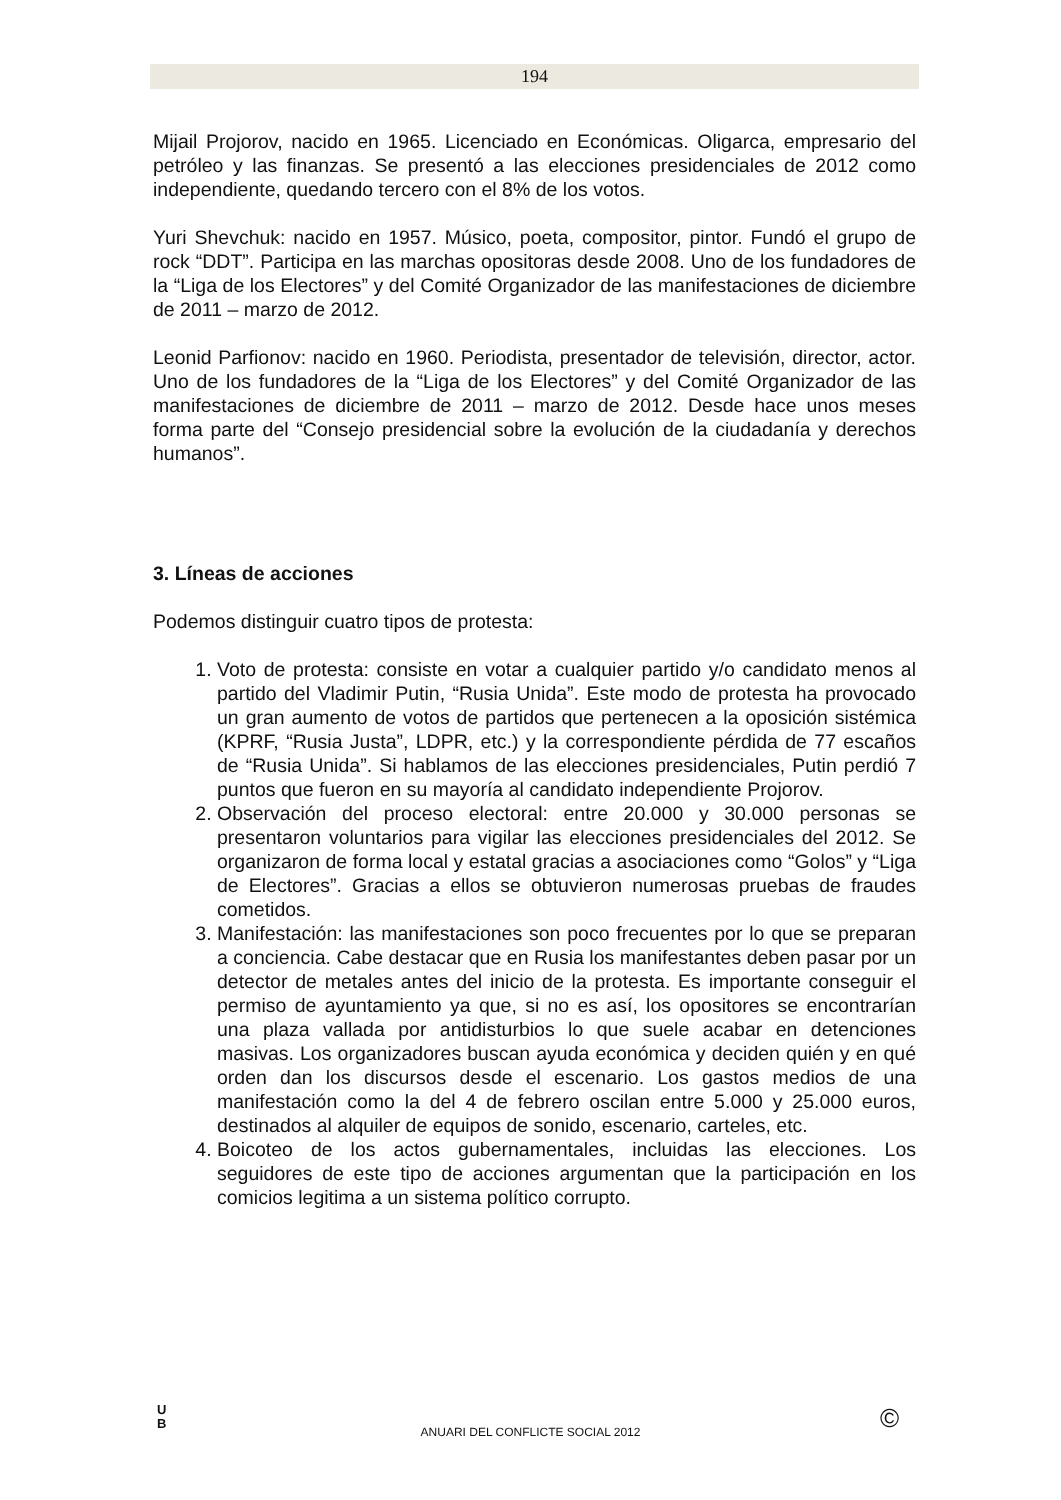194
Mijail Projorov, nacido en 1965. Licenciado en Económicas. Oligarca, empresario del petróleo y las finanzas. Se presentó a las elecciones presidenciales de 2012 como independiente, quedando tercero con el 8% de los votos.
Yuri Shevchuk: nacido en 1957. Músico, poeta, compositor, pintor. Fundó el grupo de rock “DDT”. Participa en las marchas opositoras desde 2008. Uno de los fundadores de la “Liga de los Electores” y del Comité Organizador de las manifestaciones de diciembre de 2011 – marzo de 2012.
Leonid Parfionov: nacido en 1960. Periodista, presentador de televisión, director, actor. Uno de los fundadores de la “Liga de los Electores” y del Comité Organizador de las manifestaciones de diciembre de 2011 – marzo de 2012. Desde hace unos meses forma parte del “Consejo presidencial sobre la evolución de la ciudadanía y derechos humanos”.
3. Líneas de acciones
Podemos distinguir cuatro tipos de protesta:
1. Voto de protesta: consiste en votar a cualquier partido y/o candidato menos al partido del Vladimir Putin, “Rusia Unida”. Este modo de protesta ha provocado un gran aumento de votos de partidos que pertenecen a la oposición sistémica (KPRF, “Rusia Justa”, LDPR, etc.) y la correspondiente pérdida de 77 escaños de “Rusia Unida”. Si hablamos de las elecciones presidenciales, Putin perdió 7 puntos que fueron en su mayoría al candidato independiente Projorov.
2. Observación del proceso electoral: entre 20.000 y 30.000 personas se presentaron voluntarios para vigilar las elecciones presidenciales del 2012. Se organizaron de forma local y estatal gracias a asociaciones como “Golos” y “Liga de Electores”. Gracias a ellos se obtuvieron numerosas pruebas de fraudes cometidos.
3. Manifestación: las manifestaciones son poco frecuentes por lo que se preparan a conciencia. Cabe destacar que en Rusia los manifestantes deben pasar por un detector de metales antes del inicio de la protesta. Es importante conseguir el permiso de ayuntamiento ya que, si no es así, los opositores se encontrarían una plaza vallada por antidisturbios lo que suele acabar en detenciones masivas. Los organizadores buscan ayuda económica y deciden quién y en qué orden dan los discursos desde el escenario. Los gastos medios de una manifestación como la del 4 de febrero oscilan entre 5.000 y 25.000 euros, destinados al alquiler de equipos de sonido, escenario, carteles, etc.
4. Boicoteo de los actos gubernamentales, incluidas las elecciones. Los seguidores de este tipo de acciones argumentan que la participación en los comicios legitima a un sistema político corrupto.
U
B
ANUARI DEL CONFLICTE SOCIAL 2012 ©